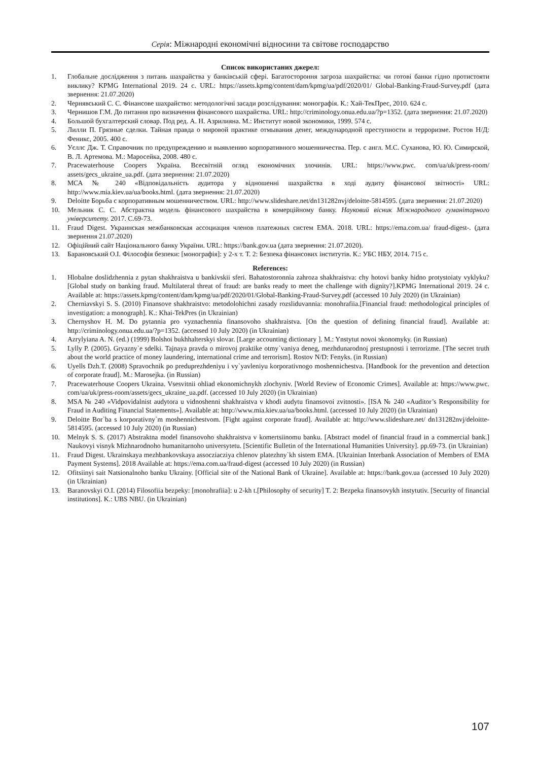Серія: Міжнародні економічні відносини та світове господарство
Список використаних джерел:
1. Глобальне дослідження з питань шахрайства у банківській сфері. Багатостороння загроза шахрайства: чи готові банки гідно протистояти виклику? KPMG International 2019. 24 с. URL: https://assets.kpmg/content/dam/kpmg/ua/pdf/2020/01/ Global-Banking-Fraud-Survey.pdf (дата звернення: 21.07.2020)
2. Чернявський С. С. Фінансове шахрайство: методологічні засади розслідування: монографія. К.: Хай-ТекПрес, 2010. 624 с.
3. Чернишов Г.М. До питання про визначення фінансового шахрайства. URL: http://criminology.onua.edu.ua/?p=1352. (дата звернення: 21.07.2020)
4. Большой бухгалтерский словар. Под ред. А. Н. Азрилияна. М.: Институт новой экономики, 1999. 574 с.
5. Лилли П. Грязные сделки. Тайная правда о мировой практике отмывания денег, международной преступности и терроризме. Ростов Н/Д: Феникс, 2005. 400 с.
6. Уєллс Дж. Т. Справочник по предупреждению и выявлению корпоративного мошенничества. Пер. с англ. М.С. Суханова, Ю. Ю. Симирской, В. Л. Артемова. М.: Маросейка, 2008. 480 с.
7. Pracewaterhouse Coopers Україна. Всесвітній огляд економічних злочинів. URL: https://www.pwc. com/ua/uk/press-room/ assets/gecs_ukraine_ua.pdf. (дата звернення: 21.07.2020)
8. МСА № 240 «Відповідальність аудитора у відношенні шахрайства в ході аудиту фінансової звітності» URL: http://www.mia.kiev.ua/ua/books.html. (дата звернення: 21.07.2020)
9. Deloitte Борьба с корпоративным мошенничеством. URL: http://www.slideshare.net/dn131282nvj/deloitte-5814595. (дата звернення: 21.07.2020)
10. Мельник С. С. Абстрактна модель фінансового шахрайства в комерційному банку. Науковий вісник Міжнародного гуманітарного університету. 2017. С.69-73.
11. Fraud Digest. Украинская межбанковская ассоциация членов платежных систем ЕМА. 2018. URL: https://ema.com.ua/ fraud-digest-. (дата звернення 21.07.2020)
12. Офіційний сайт Національного банку України. URL: https://bank.gov.ua (дата звернення: 21.07.2020).
13. Барановський О.І. Філософія безпеки: [монографія]: у 2-х т. Т. 2: Безпека фінансових інститутів. К.: УБС НБУ, 2014. 715 с.
References:
1. Hlobalne doslidzhennia z pytan shakhraistva u bankivskii sferi. Bahatostoronnia zahroza shakhraistva: chy hotovi banky hidno protystoiaty vyklyku? [Global study on banking fraud. Multilateral threat of fraud: are banks ready to meet the challenge with dignity?].KPMG International 2019. 24 c. Available at: https://assets.kpmg/content/dam/kpmg/ua/pdf/2020/01/Global-Banking-Fraud-Survey.pdf (accessed 10 July 2020) (in Ukrainian)
2. Cherniavskyi S. S. (2010) Finansove shakhraistvo: metodolohichni zasady rozsliduvannia: monohrafiia.[Financial fraud: methodological principles of investigation: a monograph]. K.: Khai-TekPres (in Ukrainian)
3. Chernyshov H. M. Do pytannia pro vyznachennia finansovoho shakhraistva. [On the question of defining financial fraud]. Available at: http://criminology.onua.edu.ua/?p=1352. (accessed 10 July 2020) (in Ukrainian)
4. Azrylyiana A. N. (ed.) (1999) Bolshoi bukhhalterskyi slovar. [Large accounting dictionary ]. M.: Ynstytut novoi эkonomyky. (in Russian)
5. Lylly P. (2005). Gryazny`e sdelki. Tajnaya pravda o mirovoj praktike otmy`vaniya deneg, mezhdunarodnoj prestupnosti i terrorizme. [The secret truth about the world practice of money laundering, international crime and terrorism]. Rostov N/D: Fenyks. (in Russian)
6. Uyells Dzh.T. (2008) Spravochnik po preduprezhdeniyu i vy`yavleniyu korporativnogo moshennichestva. [Handbook for the prevention and detection of corporate fraud]. M.: Marosejka. (in Russian)
7. Pracewaterhouse Coopers Ukraina. Vsesvitnii ohliad ekonomichnykh zlochyniv. [World Review of Economic Crimes]. Available at: https://www.pwc. com/ua/uk/press-room/assets/gecs_ukraine_ua.pdf. (accessed 10 July 2020) (in Ukrainian)
8. MSA № 240 «Vidpovidalnist audytora u vidnoshenni shakhraistva v khodi audytu finansovoi zvitnosti». [ISA № 240 «Auditor’s Responsibility for Fraud in Auditing Financial Statements»]. Available at: http://www.mia.kiev.ua/ua/books.html. (accessed 10 July 2020) (in Ukrainian)
9. Deloitte Bor`ba s korporativny`m moshennichestvom. [Fight against corporate fraud]. Available at: http://www.slideshare.net/ dn131282nvj/deloitte-5814595. (accessed 10 July 2020) (in Russian)
10. Melnyk S. S. (2017) Abstraktna model finansovoho shakhraistva v komertsiinomu banku. [Abstract model of financial fraud in a commercial bank.] Naukovyi visnyk Mizhnarodnoho humanitarnoho universytetu. [Scientific Bulletin of the International Humanities University]. pp.69-73. (in Ukrainian)
11. Fraud Digest. Ukrainskaya mezhbankovskaya assocziacziya chlenov platezhny`kh sistem EMA. [Ukrainian Interbank Association of Members of EMA Payment Systems]. 2018 Available at: https://ema.com.ua/fraud-digest (accessed 10 July 2020) (in Russian)
12. Ofitsiinyi sait Natsionalnoho banku Ukrainy. [Official site of the National Bank of Ukraine]. Available at: https://bank.gov.ua (accessed 10 July 2020) (in Ukrainian)
13. Baranovskyi O.I. (2014) Filosofiia bezpeky: [monohrafiia]: u 2-kh t.[Philosophy of security] T. 2: Bezpeka finansovykh instytutiv. [Security of financial institutions]. K.: UBS NBU. (in Ukrainian)
107